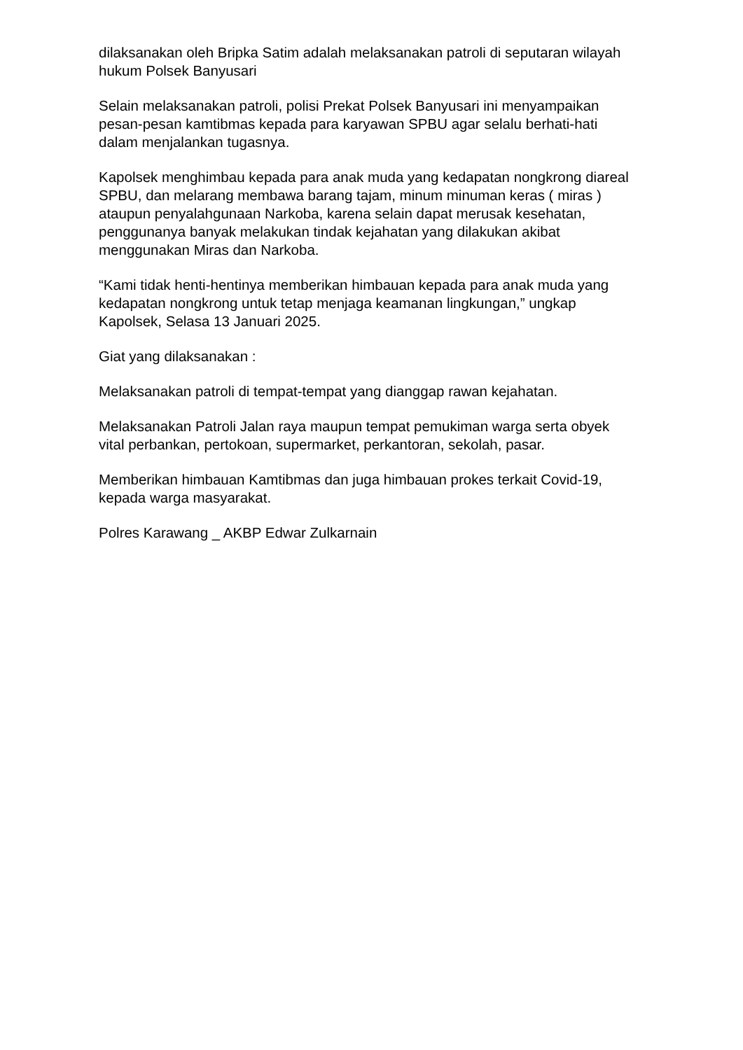dilaksanakan oleh Bripka Satim adalah melaksanakan patroli di seputaran wilayah hukum Polsek Banyusari
Selain melaksanakan patroli, polisi Prekat Polsek Banyusari ini menyampaikan pesan-pesan kamtibmas kepada para karyawan SPBU agar selalu berhati-hati dalam menjalankan tugasnya.
Kapolsek menghimbau kepada para anak muda yang kedapatan nongkrong diareal SPBU, dan melarang membawa barang tajam, minum minuman keras ( miras ) ataupun penyalahgunaan Narkoba, karena selain dapat merusak kesehatan, penggunanya banyak melakukan tindak kejahatan yang dilakukan akibat menggunakan Miras dan Narkoba.
“Kami tidak henti-hentinya memberikan himbauan kepada para anak muda yang kedapatan nongkrong untuk tetap menjaga keamanan lingkungan,” ungkap Kapolsek, Selasa 13 Januari 2025.
Giat yang dilaksanakan :
Melaksanakan patroli di tempat-tempat yang dianggap rawan kejahatan.
Melaksanakan Patroli Jalan raya maupun tempat pemukiman warga serta obyek vital perbankan, pertokoan, supermarket, perkantoran, sekolah, pasar.
Memberikan himbauan Kamtibmas dan juga himbauan prokes terkait Covid-19, kepada warga masyarakat.
Polres Karawang _ AKBP Edwar Zulkarnain